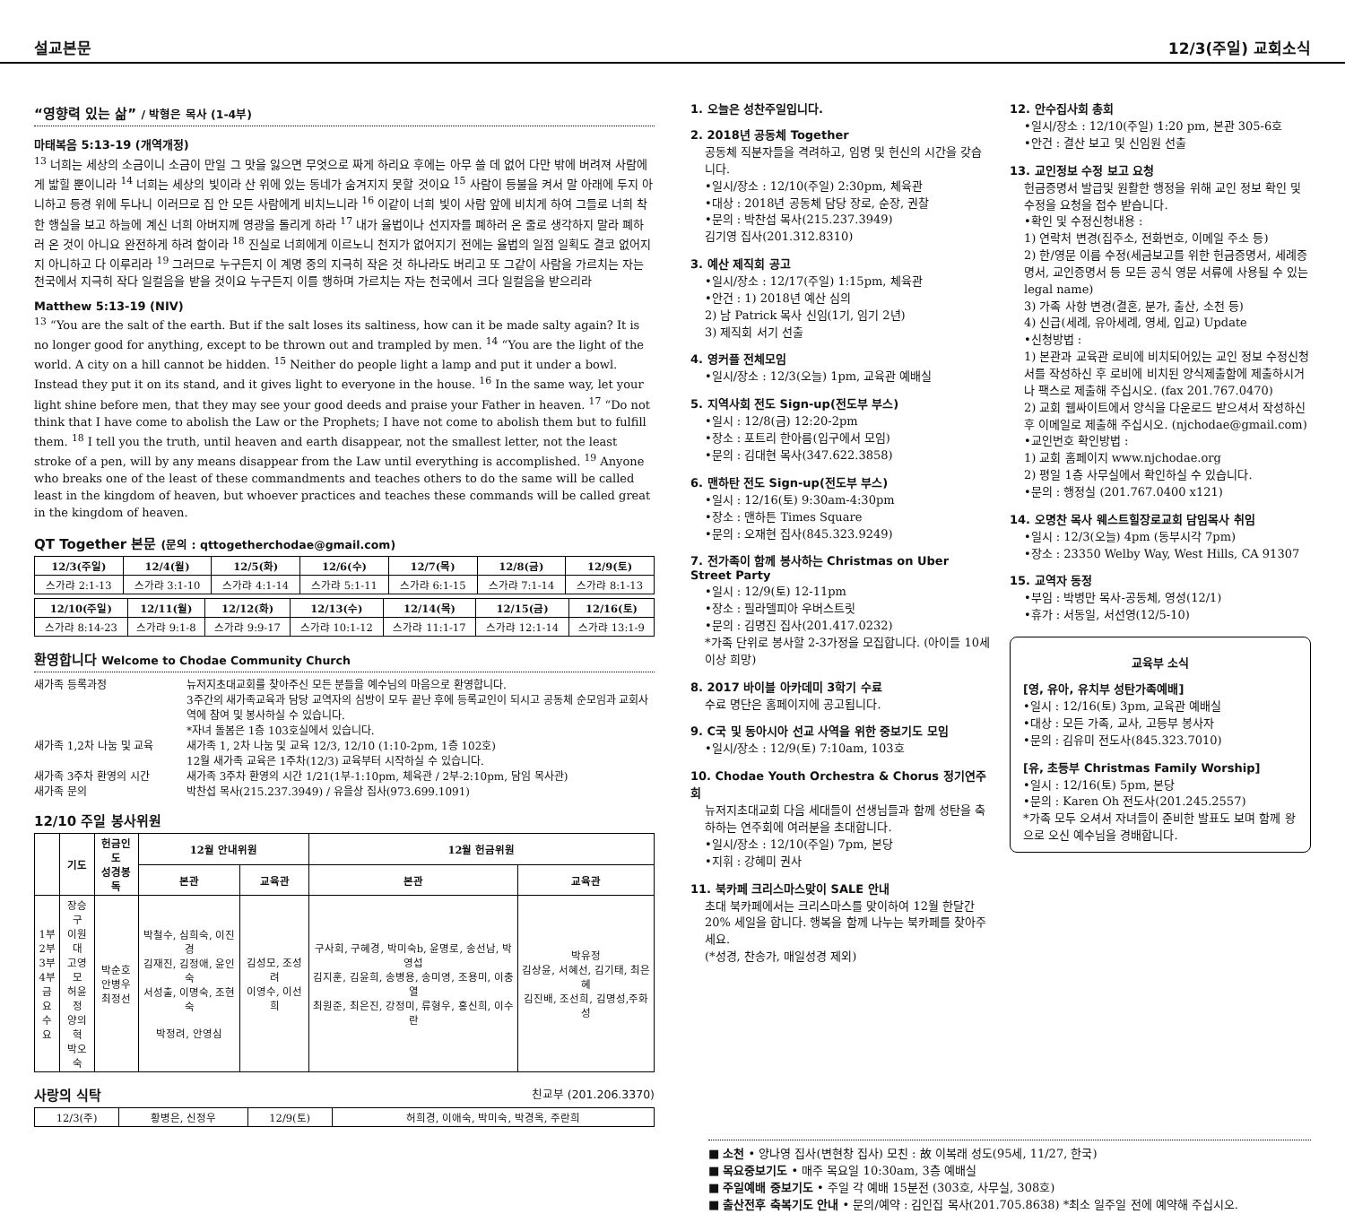설교본문 12/3(주일) 교회소식
“영향력 있는 삶” / 박형은 목사 (1-4부)
마태복음 5:13-19 (개역개정)
<sup>13</sup> 너희는 세상의 소금이니 소금이 만일 그 맛을 잃으면 무엇으로 짜게 하리요 후에는 아무 쓸 데 없어 다만 밖에 버려져 사람에게 밟힐 뿐이니라 <sup>14</sup> 너희는 세상의 빛이라 산 위에 있는 동네가 숨겨지지 못할 것이요 <sup>15</sup> 사람이 등불을 켜서 말 아래에 두지 아니하고 등경 위에 두나니 이러므로 집 안 모든 사람에게 비치느니라 <sup>16</sup> 이같이 너희 빛이 사람 앞에 비치게 하여 그들로 너희 착한 행실을 보고 하늘에 계신 너희 아버지께 영광을 돌리게 하라 <sup>17</sup> 내가 율법이나 선지자를 폐하러 온 줄로 생각하지 말라 폐하러 온 것이 아니요 완전하게 하려 함이라 <sup>18</sup> 진실로 너희에게 이르노니 천지가 없어지기 전에는 율법의 일점 일획도 결코 없어지지 아니하고 다 이루리라 <sup>19</sup> 그러므로 누구든지 이 계명 중의 지극히 작은 것 하나라도 버리고 또 그같이 사람을 가르치는 자는 천국에서 지극히 작다 일컬음을 받을 것이요 누구든지 이를 행하며 가르치는 자는 천국에서 크다 일컬음을 받으리라
Matthew 5:13-19 (NIV)
<sup>13</sup> “You are the salt of the earth. But if the salt loses its saltiness, how can it be made salty again? It is no longer good for anything, except to be thrown out and trampled by men. <sup>14</sup> “You are the light of the world. A city on a hill cannot be hidden. <sup>15</sup> Neither do people light a lamp and put it under a bowl. Instead they put it on its stand, and it gives light to everyone in the house. <sup>16</sup> In the same way, let your light shine before men, that they may see your good deeds and praise your Father in heaven. <sup>17</sup> “Do not think that I have come to abolish the Law or the Prophets; I have not come to abolish them but to fulfill them. <sup>18</sup> I tell you the truth, until heaven and earth disappear, not the smallest letter, not the least stroke of a pen, will by any means disappear from the Law until everything is accomplished. <sup>19</sup> Anyone who breaks one of the least of these commandments and teaches others to do the same will be called least in the kingdom of heaven, but whoever practices and teaches these commands will be called great in the kingdom of heaven.
QT Together 본문 (문의 : qttogetherchodae@gmail.com)
| 12/3(주일) | 12/4(월) | 12/5(화) | 12/6(수) | 12/7(목) | 12/8(금) | 12/9(토) |
| --- | --- | --- | --- | --- | --- | --- |
| 스가랴 2:1-13 | 스가랴 3:1-10 | 스가랴 4:1-14 | 스가랴 5:1-11 | 스가랴 6:1-15 | 스가랴 7:1-14 | 스가랴 8:1-13 |
| 12/10(주일) | 12/11(월) | 12/12(화) | 12/13(수) | 12/14(목) | 12/15(금) | 12/16(토) |
| --- | --- | --- | --- | --- | --- | --- |
| 스가랴 8:14-23 | 스가랴 9:1-8 | 스가랴 9:9-17 | 스가랴 10:1-12 | 스가랴 11:1-17 | 스가랴 12:1-14 | 스가랴 13:1-9 |
환영합니다 Welcome to Chodae Community Church
새가족 등록과정 뉴저지초대교회를 찾아주신 모든 분들을 예수님의 마음으로 환영합니다.
3주간의 새가족교육과 담당 교역자의 심방이 모두 끝난 후에 등록교인이 되시고 공동체 순모임과 교회사역에 참여 및 봉사하실 수 있습니다.
*자녀 돌봄은 1층 103호실에서 있습니다. 새가족 1,2차 나눔 및 교육 새가족 1, 2차 나눔 및 교육 12/3, 12/10 (1:10-2pm, 1층 102호)
12월 새가족 교육은 1주차(12/3) 교육부터 시작하실 수 있습니다. 새가족 3주차 환영의 시간 새가족 3주차 환영의 시간 1/21(1부-1:10pm, 체육관 / 2부-2:10pm, 담임 목사관) 새가족 문의 박찬섭 목사(215.237.3949) / 유을상 집사(973.699.1091)
12/10 주일 봉사위원
| | 기도 | 헌금인도 성경봉독 | 12월 안내위원 | | 12월 헌금위원 | |
| --- | --- | --- | --- | --- | --- | --- |
| | | | 본관 | 교육관 | 본관 | 교육관 |
| 1부 2부 3부 4부 금요 수요 | 장승구 이원대 고영모 허윤정 양의혁 박오숙 | 박순호 안병우 최정선 | 박철수, 심희숙, 이진경 김재진, 김정애, 윤인숙 서성출, 이명숙, 조현숙 박정려, 안영심 | 김성모, 조성려 이영수, 이선희 | 구사회, 구혜경, 박미숙b, 윤명로, 송선남, 박영섭 김지훈, 김윤희, 송병용, 송미영, 조용미, 이충열 최원준, 최은진, 강정미, 류형우, 홍신희, 이수란 | 박유정 김상윤, 서혜선, 김기태, 최은혜 김진배, 조선희, 김명성,주화성 |
사랑의 식탁 친교부 (201.206.3370)
| 12/3(주) | 황병은, 신정우 | 12/9(토) | 허희경, 이애숙, 박미숙, 박경옥, 주란희 |
1. 오늘은 성찬주일입니다.
2. 2018년 공동체 Together
공동체 직분자들을 격려하고, 임명 및 헌신의 시간을 갖습니다.
•일시/장소 : 12/10(주일) 2:30pm, 체육관
•대상 : 2018년 공동체 담당 장로, 순장, 권찰
•문의 : 박찬섭 목사(215.237.3949)
김기영 집사(201.312.8310)
3. 예산 제직회 공고
•일시/장소 : 12/17(주일) 1:15pm, 체육관
•안건 : 1) 2018년 예산 심의
2) 남 Patrick 목사 신임(1기, 임기 2년)
3) 제직회 서기 선출
4. 영커플 전체모임
•일시/장소 : 12/3(오늘) 1pm, 교육관 예배실
5. 지역사회 전도 Sign-up(전도부 부스)
•일시 : 12/8(금) 12:20-2pm
•장소 : 포트리 한아름(입구에서 모임)
•문의 : 김대현 목사(347.622.3858)
6. 맨하탄 전도 Sign-up(전도부 부스)
•일시 : 12/16(토) 9:30am-4:30pm
•장소 : 맨하튼 Times Square
•문의 : 오재현 집사(845.323.9249)
7. 전가족이 함께 봉사하는 Christmas on Uber Street Party
•일시 : 12/9(토) 12-11pm
•장소 : 필라델피아 우버스트릿
•문의 : 김명진 집사(201.417.0232)
*가족 단위로 봉사할 2-3가정을 모집합니다. (아이들 10세이상 희망)
8. 2017 바이블 아카데미 3학기 수료
수료 명단은 홈페이지에 공고됩니다.
9. C국 및 동아시아 선교 사역을 위한 중보기도 모임
•일시/장소 : 12/9(토) 7:10am, 103호
10. Chodae Youth Orchestra & Chorus 정기연주회
뉴저지초대교회 다음 세대들이 선생님들과 함께 성탄을 축하하는 연주회에 여러분을 초대합니다.
•일시/장소 : 12/10(주일) 7pm, 본당
•지휘 : 강혜미 권사
11. 북카페 크리스마스맞이 SALE 안내
초대 북카페에서는 크리스마스를 맞이하여 12월 한달간 20% 세일을 합니다. 행복을 함께 나누는 북카페를 찾아주세요.
(*성경, 찬송가, 매일성경 제외)
12. 안수집사회 총회
•일시/장소 : 12/10(주일) 1:20 pm, 본관 305-6호
•안건 : 결산 보고 및 신임원 선출
13. 교인정보 수정 보고 요청
헌금증명서 발급및 원활한 행정을 위해 교인 정보 확인 및 수정을 요청을 접수 받습니다.
•확인 및 수정신청내용 :
1) 연락처 변경(집주소, 전화번호, 이메일 주소 등)
2) 한/영문 이름 수정(세금보고를 위한 헌금증명서, 세례증명서, 교인증명서 등 모든 공식 영문 서류에 사용될 수 있는 legal name)
3) 가족 사항 변경(결혼, 분가, 출산, 소천 등)
4) 신급(세례, 유아세례, 영세, 입교) Update
•신청방법 :
1) 본관과 교육관 로비에 비치되어있는 교인 정보 수정신청서를 작성하신 후 로비에 비치된 양식제출함에 제출하시거나 팩스로 제출해 주십시오. (fax 201.767.0470)
2) 교회 웹싸이트에서 양식을 다운로드 받으셔서 작성하신후 이메일로 제출해 주십시오. (njchodae@gmail.com)
•교인번호 확인방법 :
1) 교회 홈페이지 www.njchodae.org
2) 평일 1층 사무실에서 확인하실 수 있습니다.
•문의 : 행정실 (201.767.0400 x121)
14. 오명찬 목사 웨스트힐장로교회 담임목사 취임
•일시 : 12/3(오늘) 4pm (동부시각 7pm)
•장소 : 23350 Welby Way, West Hills, CA 91307
15. 교역자 동정
•부임 : 박병만 목사-공동체, 영성(12/1)
•휴가 : 서동일, 서선영(12/5-10)
교육부 소식
[영, 유아, 유치부 성탄가족예배]
•일시 : 12/16(토) 3pm, 교육관 예배실
•대상 : 모든 가족, 교사, 고등부 봉사자
•문의 : 김유미 전도사(845.323.7010)
[유, 초등부 Christmas Family Worship]
•일시 : 12/16(토) 5pm, 본당
•문의 : Karen Oh 전도사(201.245.2557)
*가족 모두 오셔서 자녀들이 준비한 발표도 보며 함께 왕으로 오신 예수님을 경배합니다.
■ 소천 • 양나영 집사(변현창 집사) 모친 : 故 이복래 성도(95세, 11/27, 한국)
■ 목요중보기도 • 매주 목요일 10:30am, 3층 예배실
■ 주일예배 중보기도 • 주일 각 예배 15분전 (303호, 사무실, 308호)
■ 출산전후 축복기도 안내 • 문의/예약 : 김인집 목사(201.705.8638) *최소 일주일 전에 예약해 주십시오.